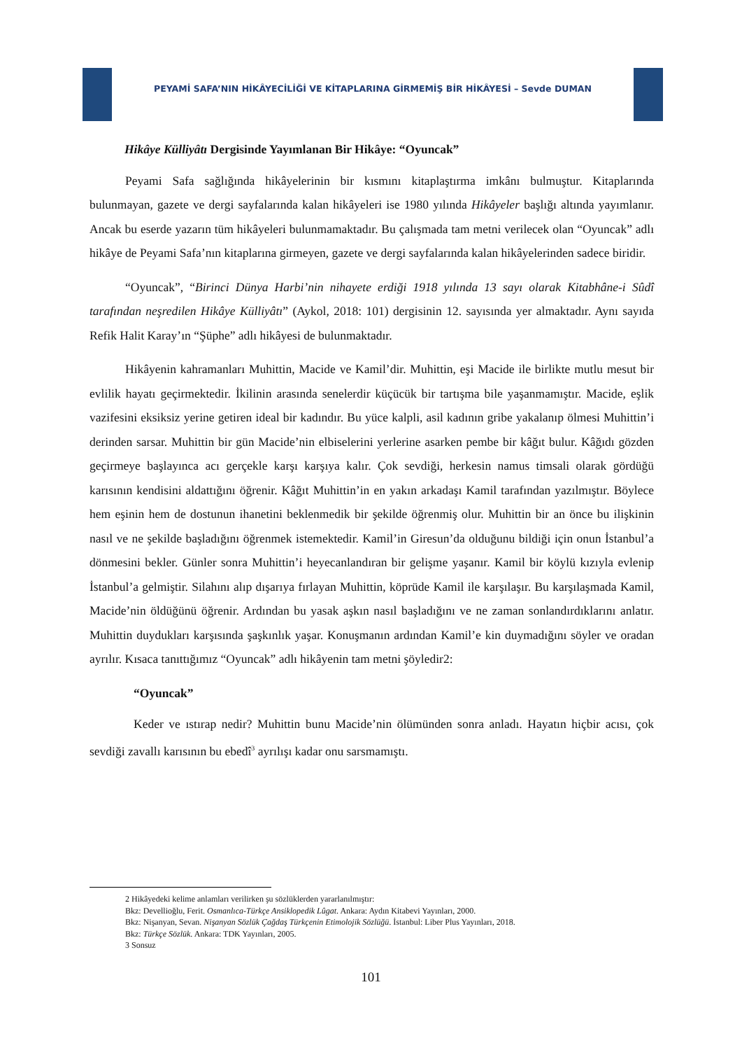PEYAMİ SAFA’NIN HİKÂYECİLİĞİ VE KİTAPLARINA GİRMEMİŞ BİR HİKÂYESİ – Sevde DUMAN
Hikâye Külliyâtı Dergisinde Yayımlanan Bir Hikâye: “Oyuncak”
Peyami Safa sağlığında hikâyelerinin bir kısmını kitaplaştırma imkânı bulmuştur. Kitaplarında bulunmayan, gazete ve dergi sayfalarında kalan hikâyeleri ise 1980 yılında Hikâyeler başlığı altında yayımlanır. Ancak bu eserde yazarın tüm hikâyeleri bulunmamaktadır. Bu çalışmada tam metni verilecek olan “Oyuncak” adlı hikâye de Peyami Safa’nın kitaplarına girmeyen, gazete ve dergi sayfalarında kalan hikâyelerinden sadece biridir.
“Oyuncak”, “Birinci Dünya Harbi’nin nihayete erdiği 1918 yılında 13 sayı olarak Kitabhâne-i Sûdî tarafından neşredilen Hikâye Külliyâtı” (Aykol, 2018: 101) dergisinin 12. sayısında yer almaktadır. Aynı sayıda Refik Halit Karay’ın “Şüphe” adlı hikâyesi de bulunmaktadır.
Hikâyenin kahramanları Muhittin, Macide ve Kamil’dir. Muhittin, eşi Macide ile birlikte mutlu mesut bir evlilik hayatı geçirmektedir. İkilinin arasında senelerdir küçücük bir tartışma bile yaşanmamıştır. Macide, eşlik vazifesini eksiksiz yerine getiren ideal bir kadındır. Bu yüce kalpli, asil kadının gribe yakalanıp ölmesi Muhittin’i derinden sarsar. Muhittin bir gün Macide’nin elbiselerini yerlerine asarken pembe bir kâğıt bulur. Kâğıdı gözden geçirmeye başlayınca acı gerçekle karşı karşıya kalır. Çok sevdiği, herkesin namus timsali olarak gördüğü karısının kendisini aldattığını öğrenir. Kâğıt Muhittin’in en yakın arkadaşı Kamil tarafından yazılmıştır. Böylece hem eşinin hem de dostunun ihanetini beklenmedik bir şekilde öğrenmiş olur. Muhittin bir an önce bu ilişkinin nasıl ve ne şekilde başladığını öğrenmek istemektedir. Kamil’in Giresun’da olduğunu bildiği için onun İstanbul’a dönmesini bekler. Günler sonra Muhittin’i heyecanlandıran bir gelişme yaşanır. Kamil bir köylü kızıyla evlenip İstanbul’a gelmiştir. Silahını alıp dışarıya fırlayan Muhittin, köprüde Kamil ile karşılaşır. Bu karşılaşmada Kamil, Macide’nin öldüğünü öğrenir. Ardından bu yasak aşkın nasıl başladığını ve ne zaman sonlandırdıklarını anlatır. Muhittin duydukları karşısında şaşkınlık yaşar. Konuşmanın ardından Kamil’e kin duymadığını söyler ve oradan ayrılır. Kısaca tanıttığımız “Oyuncak” adlı hikâyenin tam metni şöyledir2:
“Oyuncak”
Keder ve ıstırap nedir? Muhittin bunu Macide’nin ölümünden sonra anladı. Hayatın hiçbir acısı, çok sevdiği zavallı karısının bu ebedî<sup>3</sup> ayrılışı kadar onu sarsmamıştı.
2 Hikâyedeki kelime anlamları verilirken şu sözlüklerden yararlanılmıştır:
Bkz: Devellioğlu, Ferit. Osmanlıca-Türkçe Ansiklopedik Lûgat. Ankara: Aydın Kitabevi Yayınları, 2000.
Bkz: Nişanyan, Sevan. Nişanyan Sözlük Çağdaş Türkçenin Etimolojik Sözlüğü. İstanbul: Liber Plus Yayınları, 2018.
Bkz: Türkçe Sözlük. Ankara: TDK Yayınları, 2005.
3 Sonsuz
101